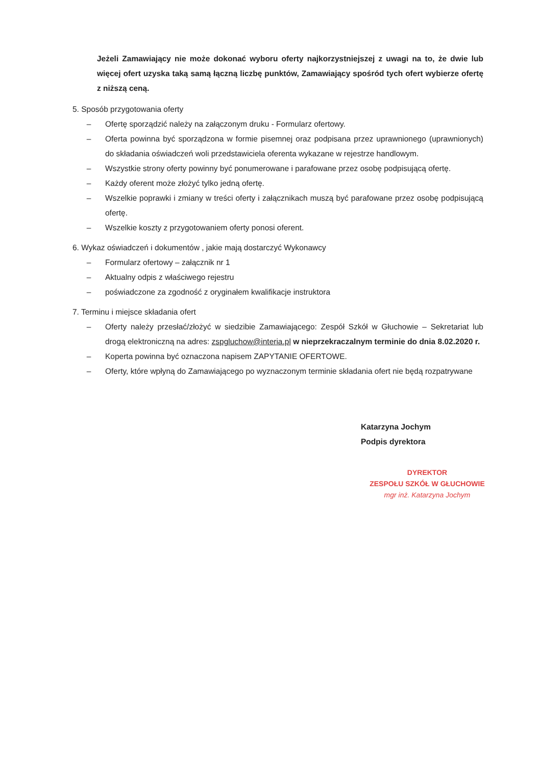Jeżeli Zamawiający nie może dokonać wyboru oferty najkorzystniejszej z uwagi na to, że dwie lub więcej ofert uzyska taką samą łączną liczbę punktów, Zamawiający spośród tych ofert wybierze ofertę z niższą ceną.
5. Sposób przygotowania oferty
– Ofertę sporządzić należy na załączonym druku - Formularz ofertowy.
– Oferta powinna być sporządzona w formie pisemnej oraz podpisana przez uprawnionego (uprawnionych) do składania oświadczeń woli przedstawiciela oferenta wykazane w rejestrze handlowym.
– Wszystkie strony oferty powinny być ponumerowane i parafowane przez osobę podpisującą ofertę.
– Każdy oferent może złożyć tylko jedną ofertę.
– Wszelkie poprawki i zmiany w treści oferty i załącznikach muszą być parafowane przez osobę podpisującą ofertę.
– Wszelkie koszty z przygotowaniem oferty ponosi oferent.
6. Wykaz oświadczeń i dokumentów , jakie mają dostarczyć Wykonawcy
– Formularz ofertowy – załącznik nr 1
– Aktualny odpis z właściwego rejestru
– poświadczone za zgodność z oryginałem kwalifikacje instruktora
7. Terminu i miejsce składania ofert
– Oferty należy przesłać/złożyć w siedzibie Zamawiającego: Zespół Szkół w Głuchowie – Sekretariat lub drogą elektroniczną na adres: zspgluchow@interia.pl w nieprzekraczalnym terminie do dnia 8.02.2020 r.
– Koperta powinna być oznaczona napisem ZAPYTANIE OFERTOWE.
– Oferty, które wpłyną do Zamawiającego po wyznaczonym terminie składania ofert nie będą rozpatrywane
Katarzyna Jochym
Podpis dyrektora
DYREKTOR
ZESPOŁU SZKÓŁ W GŁUCHOWIE
mgr inż. Katarzyna Jochym